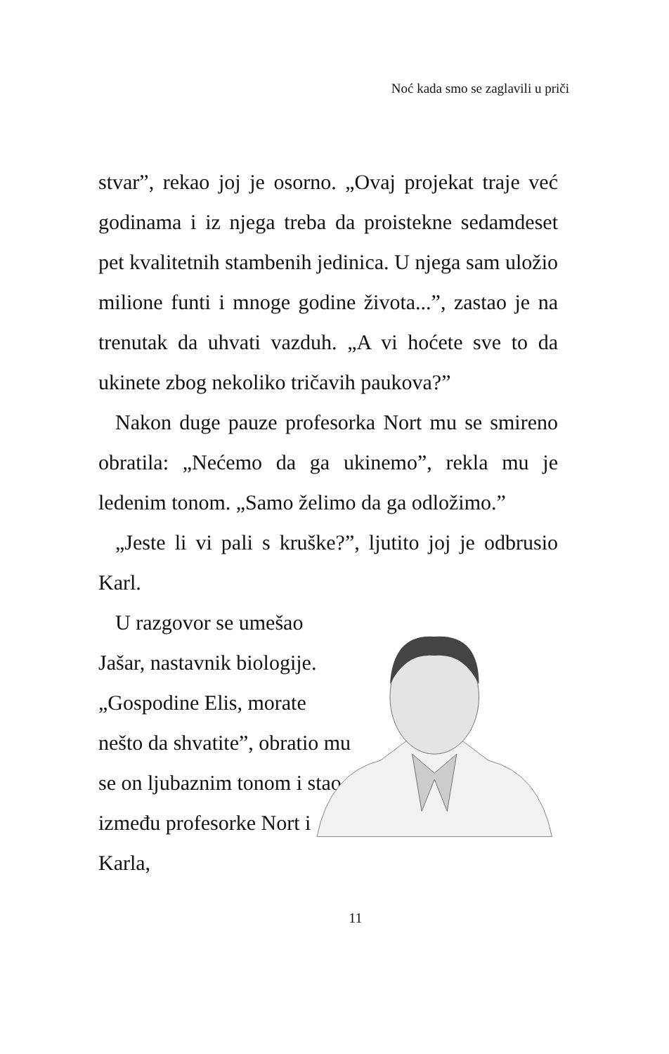Noć kada smo se zaglavili u priči
stvar”, rekao joj je osorno. „Ovaj projekat traje već godinama i iz njega treba da proistekne sedamdeset pet kvalitetnih stambenih jedinica. U njega sam uložio milione funti i mnoge godine života...”, zastao je na trenutak da uhvati vazduh. „A vi hoćete sve to da ukinete zbog nekoliko tričavih paukova?”
Nakon duge pauze profesorka Nort mu se smireno obratila: „Nećemo da ga ukinemo”, rekla mu je ledenim tonom. „Samo želimo da ga odložimo.”
„Jeste li vi pali s kruške?”, ljutito joj je odbrusio Karl.
U razgovor se umešao Jašar, nastavnik biologije. „Gospodine Elis, morate nešto da shvatite”, obratio mu se on ljubaznim tonom i stao između profesorke Nort i Karla,
11